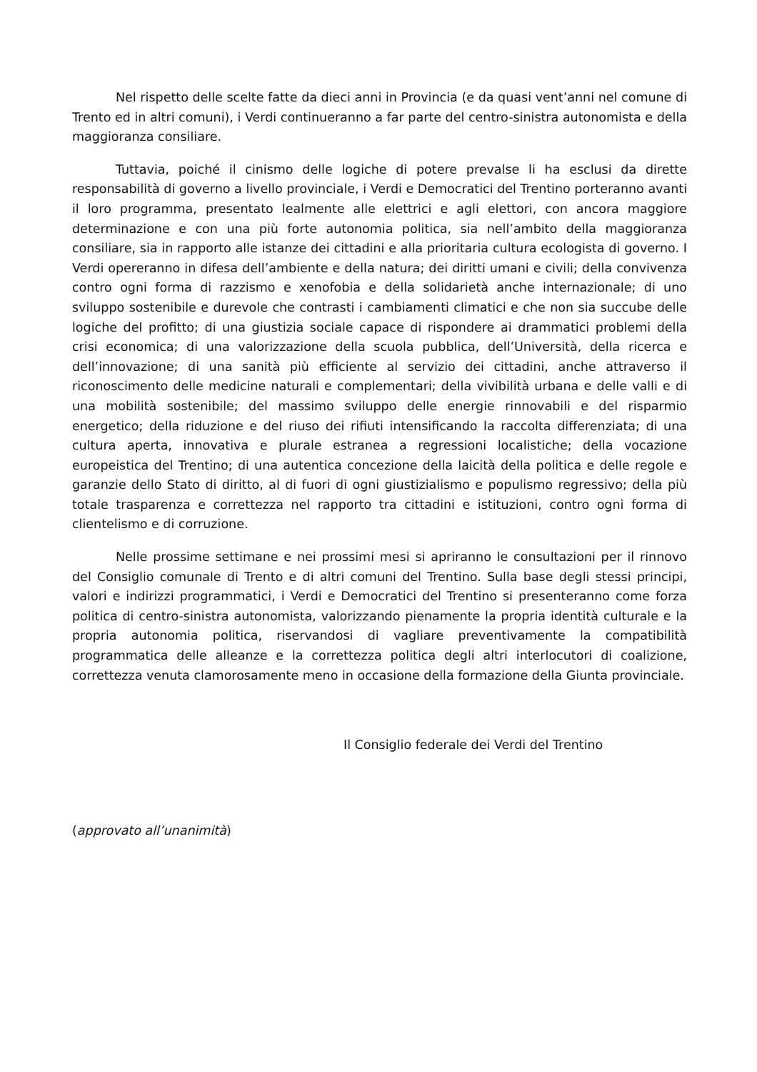Nel rispetto delle scelte fatte da dieci anni in Provincia (e da quasi vent’anni nel comune di Trento ed in altri comuni), i Verdi continueranno a far parte del centro-sinistra autonomista e della maggioranza consiliare.
Tuttavia, poiché il cinismo delle logiche di potere prevalse li ha esclusi da dirette responsabilità di governo a livello provinciale, i Verdi e Democratici del Trentino porteranno avanti il loro programma, presentato lealmente alle elettrici e agli elettori, con ancora maggiore determinazione e con una più forte autonomia politica, sia nell’ambito della maggioranza consiliare, sia in rapporto alle istanze dei cittadini e alla prioritaria cultura ecologista di governo. I Verdi opereranno in difesa dell’ambiente e della natura; dei diritti umani e civili; della convivenza contro ogni forma di razzismo e xenofobia e della solidarietà anche internazionale; di uno sviluppo sostenibile e durevole che contrasti i cambiamenti climatici e che non sia succube delle logiche del profitto; di una giustizia sociale capace di rispondere ai drammatici problemi della crisi economica; di una valorizzazione della scuola pubblica, dell’Università, della ricerca e dell’innovazione; di una sanità più efficiente al servizio dei cittadini, anche attraverso il riconoscimento delle medicine naturali e complementari; della vivibilità urbana e delle valli e di una mobilità sostenibile; del massimo sviluppo delle energie rinnovabili e del risparmio energetico; della riduzione e del riuso dei rifiuti intensificando la raccolta differenziata; di una cultura aperta, innovativa e plurale estranea a regressioni localistiche; della vocazione europeistica del Trentino; di una autentica concezione della laicità della politica e delle regole e garanzie dello Stato di diritto, al di fuori di ogni giustizialismo e populismo regressivo; della più totale trasparenza e correttezza nel rapporto tra cittadini e istituzioni, contro ogni forma di clientelismo e di corruzione.
Nelle prossime settimane e nei prossimi mesi si apriranno le consultazioni per il rinnovo del Consiglio comunale di Trento e di altri comuni del Trentino. Sulla base degli stessi principi, valori e indirizzi programmatici, i Verdi e Democratici del Trentino si presenteranno come forza politica di centro-sinistra autonomista, valorizzando pienamente la propria identità culturale e la propria autonomia politica, riservandosi di vagliare preventivamente la compatibilità programmatica delle alleanze e la correttezza politica degli altri interlocutori di coalizione, correttezza venuta clamorosamente meno in occasione della formazione della Giunta provinciale.
Il Consiglio federale dei Verdi del Trentino
(approvato all’unanimità)